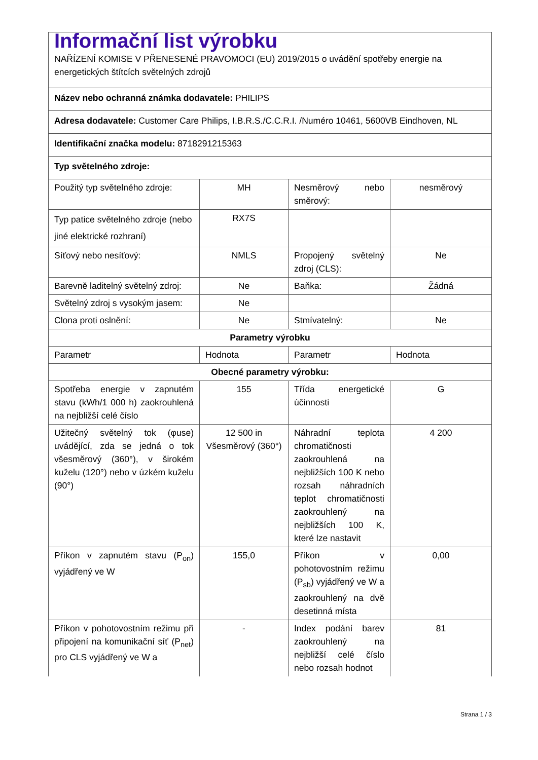| Informační list výrobku NAŘÍZENÍ KOMISE V PŘENESENÉ PRAVOMOCI (EU) 2019/2015 o uvádění spotřeby energie na energetických štítcích světelných zdrojů | | | |
| Název nebo ochranná známka dodavatele: PHILIPS | | | |
| Adresa dodavatele: Customer Care Philips, I.B.R.S./C.C.R.I. /Numéro 10461, 5600VB Eindhoven, NL | | | |
| Identifikační značka modelu: 8718291215363 | | | |
| Typ světelného zdroje: | | | |
| Použitý typ světelného zdroje: | MH | Nesměrový nebo směrový: | nesměrový |
| Typ patice světelného zdroje (nebo jiné elektrické rozhraní) | RX7S | | |
| Síťový nebo nesíťový: | NMLS | Propojený světelný zdroj (CLS): | Ne |
| Barevně laditelný světelný zdroj: | Ne | Baňka: | Žádná |
| Světelný zdroj s vysokým jasem: | Ne | | |
| Clona proti oslnění: | Ne | Stmívatelný: | Ne |
| Parametry výrobku | | | |
| Parametr | Hodnota | Parametr | Hodnota |
| Obecné parametry výrobku: | | | |
| Spotřeba energie v zapnutém stavu (kWh/1 000 h) zaokrouhlená na nejbližší celé číslo | 155 | Třída energetické účinnosti | G |
| Užitečný světelný tok (φuse) uvádějící, zda se jedná o tok všesměrový (360°), v širokém kuželu (120°) nebo v úzkém kuželu (90°) | 12 500 in Všesměrový (360°) | Náhradní teplota chromatičnosti zaokrouhlená na nejbližších 100 K nebo rozsah náhradních teplot chromatičnosti zaokrouhlený na nejbližších 100 K, které lze nastavit | 4 200 |
| Příkon v zapnutém stavu (P<sub>on</sub>) vyjádřený ve W | 155,0 | Příkon v pohotovostním režimu (P<sub>sb</sub>) vyjádřený ve W a zaokrouhlený na dvě desetinná místa | 0,00 |
| Příkon v pohotovostním režimu při připojení na komunikační síť (P<sub>net</sub>) pro CLS vyjádřený ve W a | - | Index podání barev zaokrouhlený na nejbližší celé číslo nebo rozsah hodnot | 81 |
Strana 1 / 3